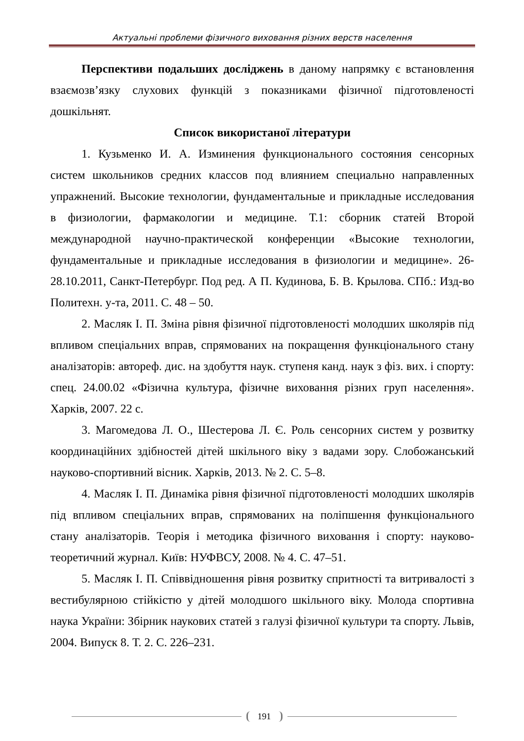Актуальні проблеми фізичного виховання різних верств населення
Перспективи подальших досліджень в даному напрямку є встановлення взаємозв’язку слухових функцій з показниками фізичної підготовленості дошкільнят.
Список використаної літератури
1. Кузьменко И. А. Изминения функционального состояния сенсорных систем школьников средних классов под влиянием специально направленных упражнений. Высокие технологии, фундаментальные и прикладные исследования в физиологии, фармакологии и медицине. Т.1: сборник статей Второй международной научно-практической конференции «Высокие технологии, фундаментальные и прикладные исследования в физиологии и медицине». 26-28.10.2011, Санкт-Петербург. Под ред. А П. Кудинова, Б. В. Крылова. СПб.: Изд-во Политехн. у-та, 2011. С. 48 – 50.
2. Масляк І. П. Зміна рівня фізичної підготовленості молодших школярів під впливом спеціальних вправ, спрямованих на покращення функціонального стану аналізаторів: автореф. дис. на здобуття наук. ступеня канд. наук з фіз. вих. і спорту: спец. 24.00.02 «Фізична культура, фізичне виховання різних груп населення». Харків, 2007. 22 с.
3. Магомедова Л. О., Шестерова Л. Є. Роль сенсорних систем у розвитку координаційних здібностей дітей шкільного віку з вадами зору. Слобожанський науково-спортивний вісник. Харків, 2013. № 2. С. 5–8.
4. Масляк І. П. Динаміка рівня фізичної підготовленості молодших школярів під впливом спеціальних вправ, спрямованих на поліпшення функціонального стану аналізаторів. Теорія і методика фізичного виховання і спорту: науково-теоретичний журнал. Київ: НУФВСУ, 2008. № 4. С. 47–51.
5. Масляк І. П. Співвідношення рівня розвитку спритності та витривалості з вестибулярною стійкістю у дітей молодшого шкільного віку. Молода спортивна наука України: Збірник наукових статей з галузі фізичної культури та спорту. Львів, 2004. Випуск 8. Т. 2. С. 226–231.
191